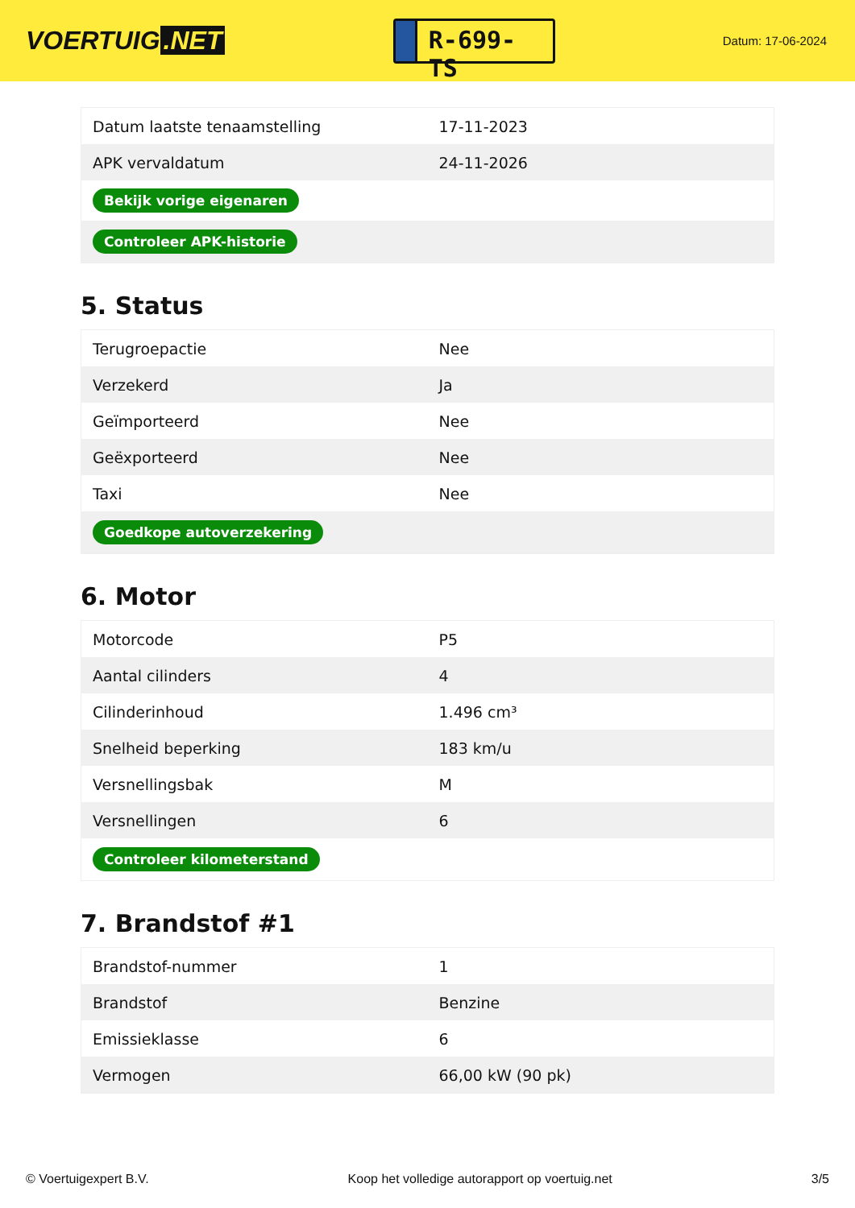VOERTUIG.NET
R-699-TS
Datum: 17-06-2024
| Datum laatste tenaamstelling | 17-11-2023 |
| APK vervaldatum | 24-11-2026 |
| Bekijk vorige eigenaren | |
| Controleer APK-historie | |
5. Status
| Terugroepactie | Nee |
| Verzekerd | Ja |
| Geïmporteerd | Nee |
| Geëxporteerd | Nee |
| Taxi | Nee |
| Goedkope autoverzekering | |
6. Motor
| Motorcode | P5 |
| Aantal cilinders | 4 |
| Cilinderinhoud | 1.496 cm³ |
| Snelheid beperking | 183 km/u |
| Versnellingsbak | M |
| Versnellingen | 6 |
| Controleer kilometerstand | |
7. Brandstof #1
| Brandstof-nummer | 1 |
| Brandstof | Benzine |
| Emissieklasse | 6 |
| Vermogen | 66,00 kW (90 pk) |
© Voertuigexpert B.V. Koop het volledige autorapport op voertuig.net 3/5